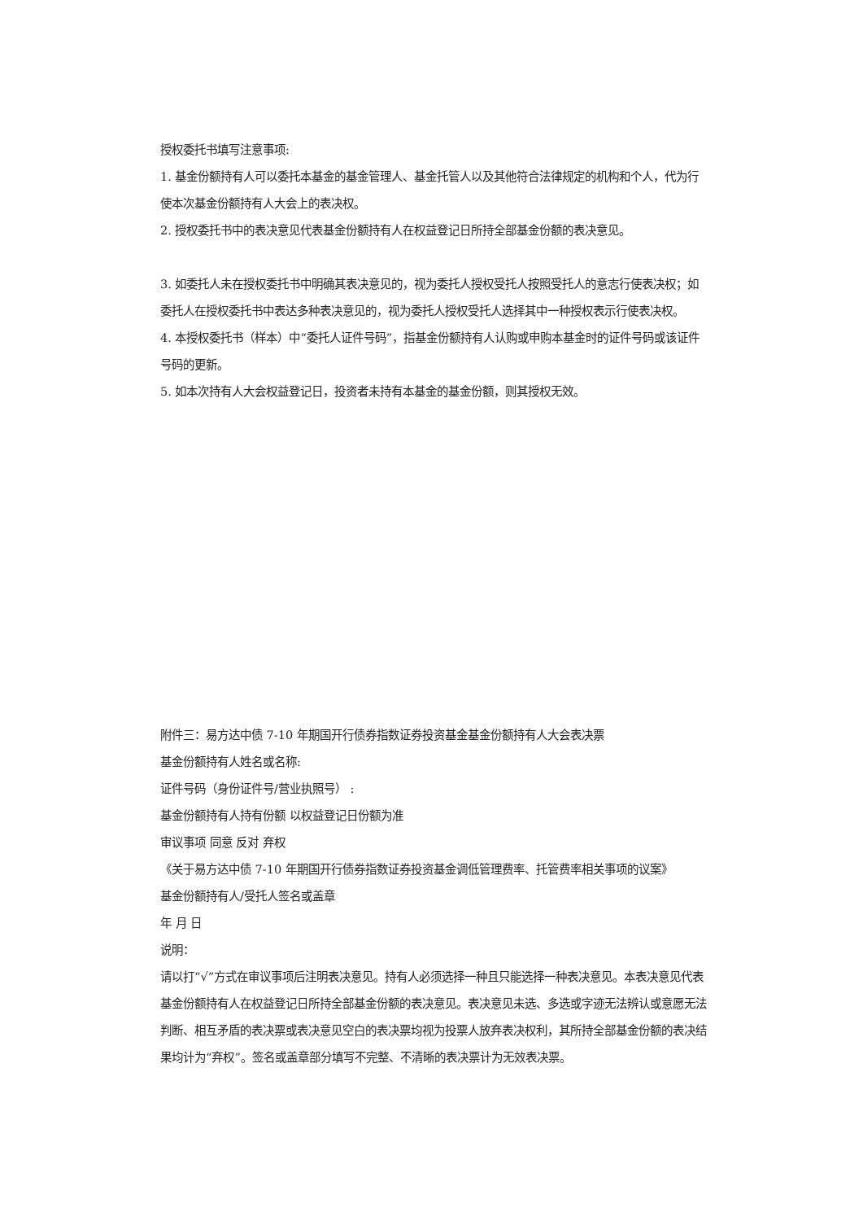授权委托书填写注意事项:
1. 基金份额持有人可以委托本基金的基金管理人、基金托管人以及其他符合法律规定的机构和个人，代为行使本次基金份额持有人大会上的表决权。
2. 授权委托书中的表决意见代表基金份额持有人在权益登记日所持全部基金份额的表决意见。
3. 如委托人未在授权委托书中明确其表决意见的，视为委托人授权受托人按照受托人的意志行使表决权；如委托人在授权委托书中表达多种表决意见的，视为委托人授权受托人选择其中一种授权表示行使表决权。
4. 本授权委托书（样本）中“委托人证件号码”，指基金份额持有人认购或申购本基金时的证件号码或该证件号码的更新。
5. 如本次持有人大会权益登记日，投资者未持有本基金的基金份额，则其授权无效。
附件三：易方达中债 7-10 年期国开行债券指数证券投资基金基金份额持有人大会表决票
基金份额持有人姓名或名称:
证件号码（身份证件号/营业执照号） :
基金份额持有人持有份额 以权益登记日份额为准
审议事项 同意 反对 弃权
《关于易方达中债 7-10 年期国开行债券指数证券投资基金调低管理费率、托管费率相关事项的议案》
基金份额持有人/受托人签名或盖章
年 月 日
说明：
请以打“√”方式在审议事项后注明表决意见。持有人必须选择一种且只能选择一种表决意见。本表决意见代表基金份额持有人在权益登记日所持全部基金份额的表决意见。表决意见未选、多选或字迹无法辨认或意愿无法判断、相互矛盾的表决票或表决意见空白的表决票均视为投票人放弃表决权利，其所持全部基金份额的表决结果均计为“弃权”。签名或盖章部分填写不完整、不清晰的表决票计为无效表决票。